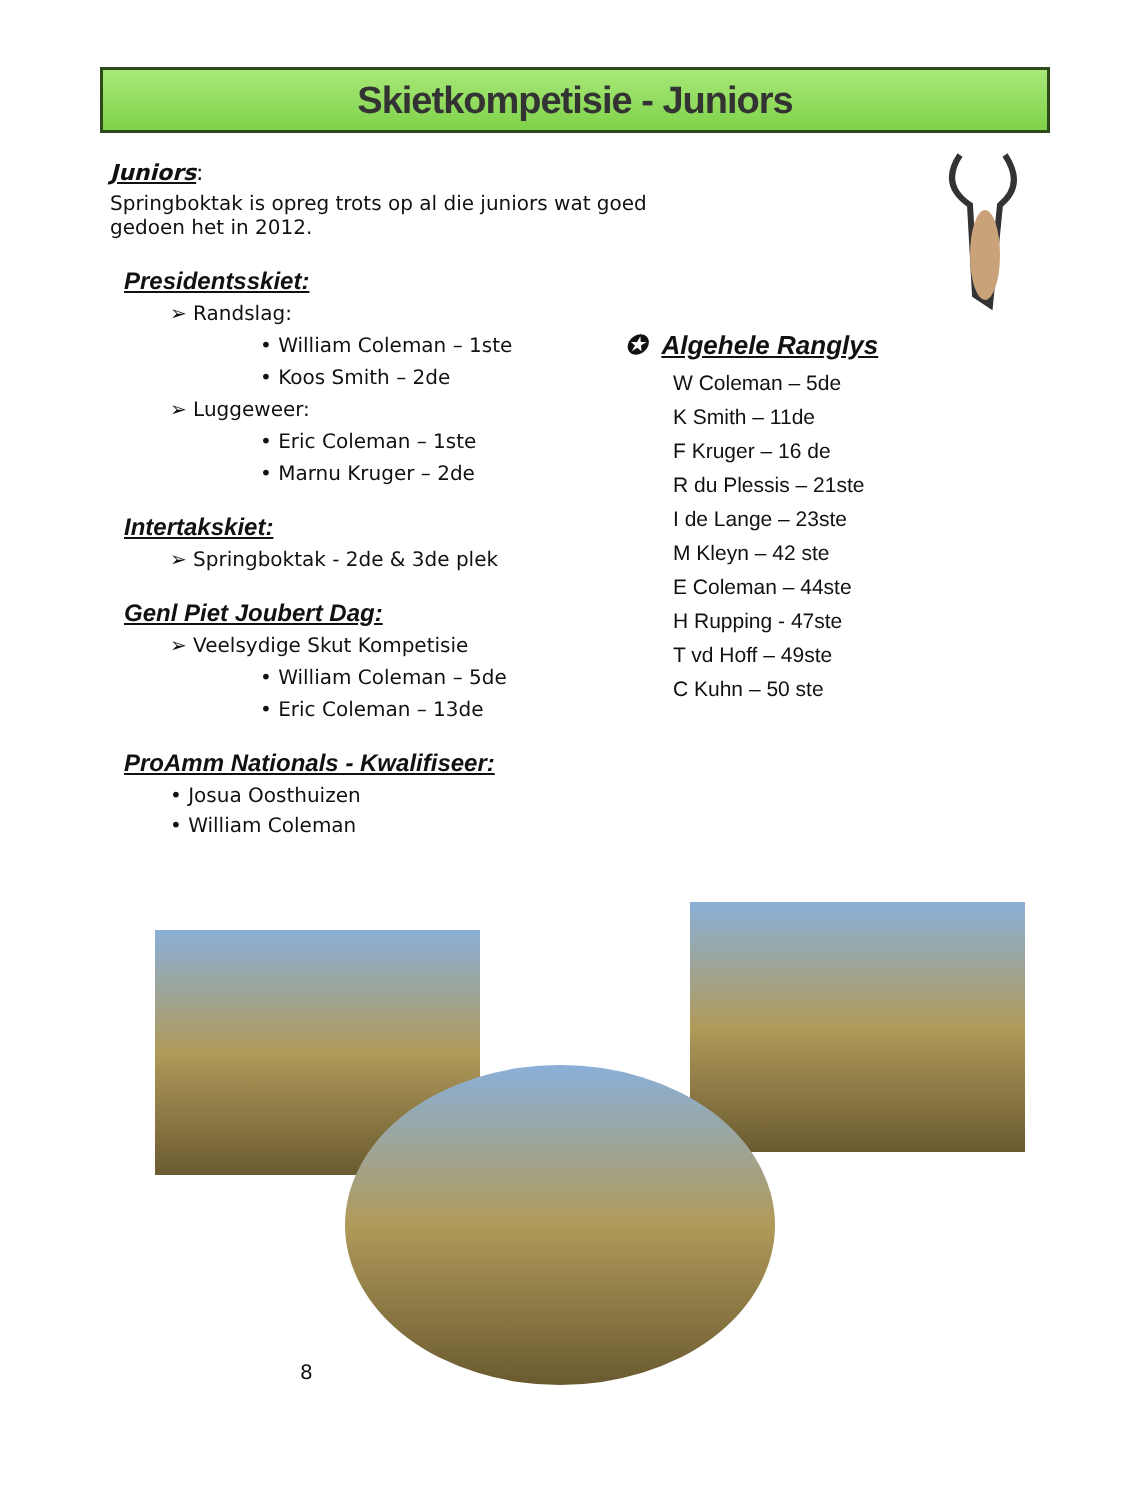Skietkompetisie - Juniors
Juniors:
Springboktak is opreg trots op al die juniors wat goed gedoen het in 2012.
Presidentsskiet:
➢ Randslag:
• William Coleman – 1ste
• Koos Smith – 2de
➢ Luggeweer:
• Eric Coleman – 1ste
• Marnu Kruger – 2de
Intertakskiet:
➢ Springboktak - 2de & 3de plek
Genl Piet Joubert Dag:
➢ Veelsydige Skut Kompetisie
• William Coleman – 5de
• Eric Coleman – 13de
ProAmm Nationals - Kwalifiseer:
• Josua Oosthuizen
• William Coleman
✪ Algehele Ranglys
W Coleman – 5de
K Smith – 11de
F Kruger – 16 de
R du Plessis – 21ste
I de Lange – 23ste
M Kleyn – 42 ste
E Coleman – 44ste
H Rupping - 47ste
T vd Hoff – 49ste
C Kuhn – 50 ste
8